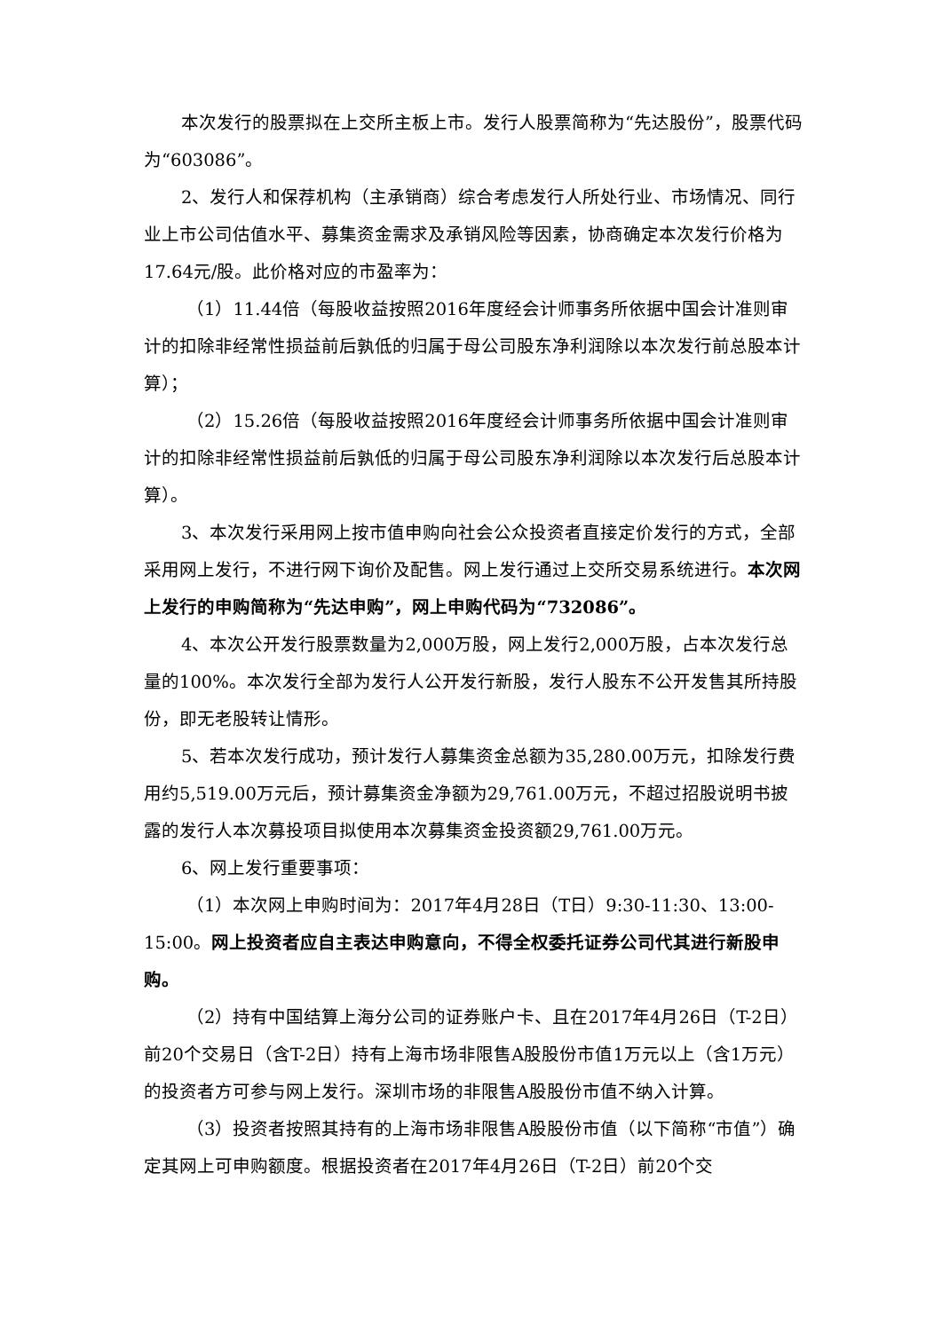本次发行的股票拟在上交所主板上市。发行人股票简称为“先达股份”，股票代码为“603086”。
2、发行人和保荐机构（主承销商）综合考虑发行人所处行业、市场情况、同行业上市公司估值水平、募集资金需求及承销风险等因素，协商确定本次发行价格为17.64元/股。此价格对应的市盈率为：
（1）11.44倍（每股收益按照2016年度经会计师事务所依据中国会计准则审计的扣除非经常性损益前后孰低的归属于母公司股东净利润除以本次发行前总股本计算）；
（2）15.26倍（每股收益按照2016年度经会计师事务所依据中国会计准则审计的扣除非经常性损益前后孰低的归属于母公司股东净利润除以本次发行后总股本计算）。
3、本次发行采用网上按市值申购向社会公众投资者直接定价发行的方式，全部采用网上发行，不进行网下询价及配售。网上发行通过上交所交易系统进行。本次网上发行的申购简称为“先达申购”，网上申购代码为“732086”。
4、本次公开发行股票数量为2,000万股，网上发行2,000万股，占本次发行总量的100%。本次发行全部为发行人公开发行新股，发行人股东不公开发售其所持股份，即无老股转让情形。
5、若本次发行成功，预计发行人募集资金总额为35,280.00万元，扣除发行费用约5,519.00万元后，预计募集资金净额为29,761.00万元，不超过招股说明书披露的发行人本次募投项目拟使用本次募集资金投资额29,761.00万元。
6、网上发行重要事项：
（1）本次网上申购时间为：2017年4月28日（T日）9:30-11:30、13:00-15:00。网上投资者应自主表达申购意向，不得全权委托证券公司代其进行新股申购。
（2）持有中国结算上海分公司的证券账户卡、且在2017年4月26日（T-2日）前20个交易日（含T-2日）持有上海市场非限售A股股份市值1万元以上（含1万元）的投资者方可参与网上发行。深圳市场的非限售A股股份市值不纳入计算。
（3）投资者按照其持有的上海市场非限售A股股份市值（以下简称“市值”）确定其网上可申购额度。根据投资者在2017年4月26日（T-2日）前20个交